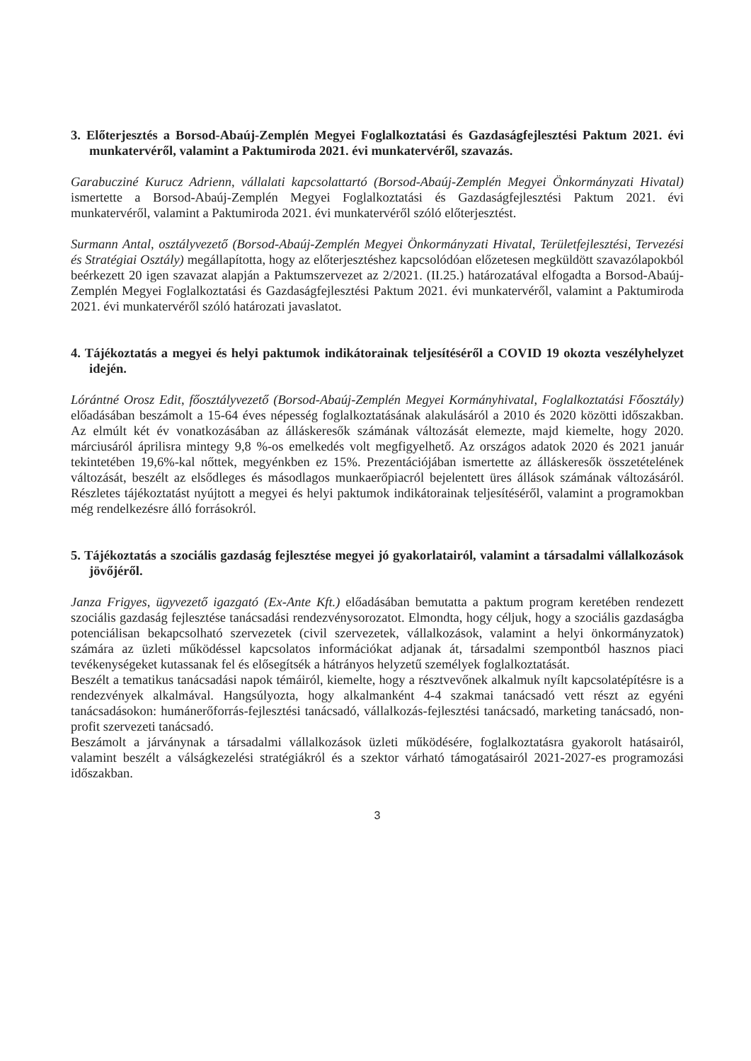3. Előterjesztés a Borsod-Abaúj-Zemplén Megyei Foglalkoztatási és Gazdaságfejlesztési Paktum 2021. évi munkatervéről, valamint a Paktumiroda 2021. évi munkatervéről, szavazás.
Garabucziné Kurucz Adrienn, vállalati kapcsolattartó (Borsod-Abaúj-Zemplén Megyei Önkormányzati Hivatal) ismertette a Borsod-Abaúj-Zemplén Megyei Foglalkoztatási és Gazdaságfejlesztési Paktum 2021. évi munkatervéről, valamint a Paktumiroda 2021. évi munkatervéről szóló előterjesztést.
Surmann Antal, osztályvezető (Borsod-Abaúj-Zemplén Megyei Önkormányzati Hivatal, Területfejlesztési, Tervezési és Stratégiai Osztály) megállapította, hogy az előterjesztéshez kapcsolódóan előzetesen megküldött szavazólapokból beérkezett 20 igen szavazat alapján a Paktumszervezet az 2/2021. (II.25.) határozatával elfogadta a Borsod-Abaúj-Zemplén Megyei Foglalkoztatási és Gazdaságfejlesztési Paktum 2021. évi munkatervéről, valamint a Paktumiroda 2021. évi munkatervéről szóló határozati javaslatot.
4. Tájékoztatás a megyei és helyi paktumok indikátorainak teljesítéséről a COVID 19 okozta veszélyhelyzet idején.
Lórántné Orosz Edit, főosztályvezető (Borsod-Abaúj-Zemplén Megyei Kormányhivatal, Foglalkoztatási Főosztály) előadásában beszámolt a 15-64 éves népesség foglalkoztatásának alakulásáról a 2010 és 2020 közötti időszakban. Az elmúlt két év vonatkozásában az álláskeresők számának változását elemezte, majd kiemelte, hogy 2020. márciusáról áprilisra mintegy 9,8 %-os emelkedés volt megfigyelhető. Az országos adatok 2020 és 2021 január tekintetében 19,6%-kal nőttek, megyénkben ez 15%. Prezentációjában ismertette az álláskeresők összetételének változását, beszélt az elsődleges és másodlagos munkaerőpiacról bejelentett üres állások számának változásáról. Részletes tájékoztatást nyújtott a megyei és helyi paktumok indikátorainak teljesítéséről, valamint a programokban még rendelkezésre álló forrásokról.
5. Tájékoztatás a szociális gazdaság fejlesztése megyei jó gyakorlatairól, valamint a társadalmi vállalkozások jövőjéről.
Janza Frigyes, ügyvezető igazgató (Ex-Ante Kft.) előadásában bemutatta a paktum program keretében rendezett szociális gazdaság fejlesztése tanácsadási rendezvénysorozatot. Elmondta, hogy céljuk, hogy a szociális gazdaságba potenciálisan bekapcsolható szervezetek (civil szervezetek, vállalkozások, valamint a helyi önkormányzatok) számára az üzleti működéssel kapcsolatos információkat adjanak át, társadalmi szempontból hasznos piaci tevékenységeket kutassanak fel és elősegítsék a hátrányos helyzetű személyek foglalkoztatását.
Beszélt a tematikus tanácsadási napok témáiról, kiemelte, hogy a résztvevőnek alkalmuk nyílt kapcsolatépítésre is a rendezvények alkalmával. Hangsúlyozta, hogy alkalmanként 4-4 szakmai tanácsadó vett részt az egyéni tanácsadásokon: humánerőforrás-fejlesztési tanácsadó, vállalkozás-fejlesztési tanácsadó, marketing tanácsadó, non-profit szervezeti tanácsadó.
Beszámolt a járványnak a társadalmi vállalkozások üzleti működésére, foglalkoztatásra gyakorolt hatásairól, valamint beszélt a válságkezelési stratégiákról és a szektor várható támogatásairól 2021-2027-es programozási időszakban.
3